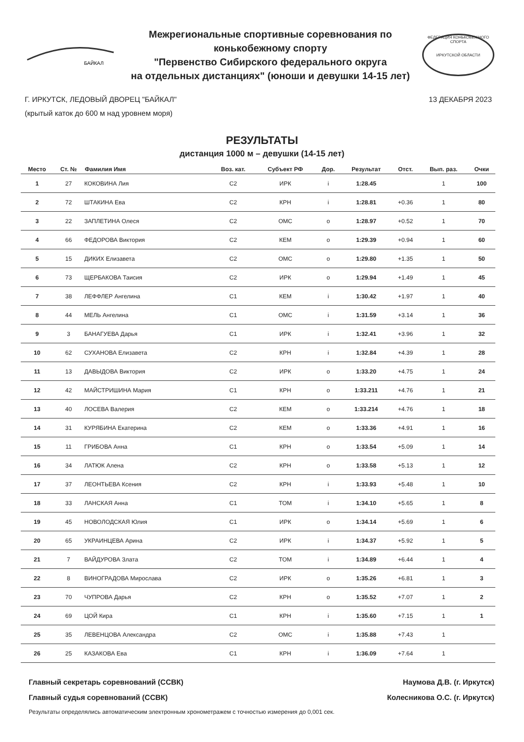БАЙКАЛ
Межрегиональные спортивные соревнования по
конькобежному спорту
"Первенство Сибирского федерального округа
на отдельных дистанциях" (юноши и девушки 14-15 лет)
ФЕДЕРАЦИЯ КОНЬКОБЕЖНОГО СПОРТА
ИРКУТСКОЙ ОБЛАСТИ
Г. ИРКУТСК, ЛЕДОВЫЙ ДВОРЕЦ "БАЙКАЛ"
(крытый каток до 600 м над уровнем моря)
13 ДЕКАБРЯ 2023
РЕЗУЛЬТАТЫ
дистанция 1000 м – девушки (14-15 лет)
| Место | Ст. № | Фамилия Имя | Воз. кат. | Субъект РФ | Дор. | Результат | Отст. | Вып. раз. | Очки |
| --- | --- | --- | --- | --- | --- | --- | --- | --- | --- |
| 1 | 27 | КОКОВИНА Лия | С2 | ИРК | i | 1:28.45 | | 1 | 100 |
| 2 | 72 | ШТАКИНА Ева | С2 | КРН | i | 1:28.81 | +0.36 | 1 | 80 |
| 3 | 22 | ЗАПЛЕТИНА Олеся | С2 | ОМС | o | 1:28.97 | +0.52 | 1 | 70 |
| 4 | 66 | ФЕДОРОВА Виктория | С2 | КЕМ | o | 1:29.39 | +0.94 | 1 | 60 |
| 5 | 15 | ДИКИХ Елизавета | С2 | ОМС | o | 1:29.80 | +1.35 | 1 | 50 |
| 6 | 73 | ЩЕРБАКОВА Таисия | С2 | ИРК | o | 1:29.94 | +1.49 | 1 | 45 |
| 7 | 38 | ЛЕФФЛЕР Ангелина | С1 | КЕМ | i | 1:30.42 | +1.97 | 1 | 40 |
| 8 | 44 | МЕЛЬ Ангелина | С1 | ОМС | i | 1:31.59 | +3.14 | 1 | 36 |
| 9 | 3 | БАНАГУЕВА Дарья | С1 | ИРК | i | 1:32.41 | +3.96 | 1 | 32 |
| 10 | 62 | СУХАНОВА Елизавета | С2 | КРН | i | 1:32.84 | +4.39 | 1 | 28 |
| 11 | 13 | ДАВЫДОВА Виктория | С2 | ИРК | o | 1:33.20 | +4.75 | 1 | 24 |
| 12 | 42 | МАЙСТРИШИНА Мария | С1 | КРН | o | 1:33.211 | +4.76 | 1 | 21 |
| 13 | 40 | ЛОСЕВА Валерия | С2 | КЕМ | o | 1:33.214 | +4.76 | 1 | 18 |
| 14 | 31 | КУРЯБИНА Екатерина | С2 | КЕМ | o | 1:33.36 | +4.91 | 1 | 16 |
| 15 | 11 | ГРИБОВА Анна | С1 | КРН | o | 1:33.54 | +5.09 | 1 | 14 |
| 16 | 34 | ЛАТЮК Алена | С2 | КРН | o | 1:33.58 | +5.13 | 1 | 12 |
| 17 | 37 | ЛЕОНТЬЕВА Ксения | С2 | КРН | i | 1:33.93 | +5.48 | 1 | 10 |
| 18 | 33 | ЛАНСКАЯ Анна | С1 | ТОМ | i | 1:34.10 | +5.65 | 1 | 8 |
| 19 | 45 | НОВОЛОДСКАЯ Юлия | С1 | ИРК | o | 1:34.14 | +5.69 | 1 | 6 |
| 20 | 65 | УКРАИНЦЕВА Арина | С2 | ИРК | i | 1:34.37 | +5.92 | 1 | 5 |
| 21 | 7 | ВАЙДУРОВА Злата | С2 | ТОМ | i | 1:34.89 | +6.44 | 1 | 4 |
| 22 | 8 | ВИНОГРАДОВА Мирослава | С2 | ИРК | o | 1:35.26 | +6.81 | 1 | 3 |
| 23 | 70 | ЧУПРОВА Дарья | С2 | КРН | o | 1:35.52 | +7.07 | 1 | 2 |
| 24 | 69 | ЦОЙ Кира | С1 | КРН | i | 1:35.60 | +7.15 | 1 | 1 |
| 25 | 35 | ЛЕВЕНЦОВА Александра | С2 | ОМС | i | 1:35.88 | +7.43 | 1 | |
| 26 | 25 | КАЗАКОВА Ева | С1 | КРН | i | 1:36.09 | +7.64 | 1 | |
Главный секретарь соревнований (ССВК) Наумова Д.В. (г. Иркутск)
Главный судья соревнований (ССВК) Колесникова О.С. (г. Иркутск)
Результаты определялись автоматическим электронным хронометражем с точностью измерения до 0,001 сек.